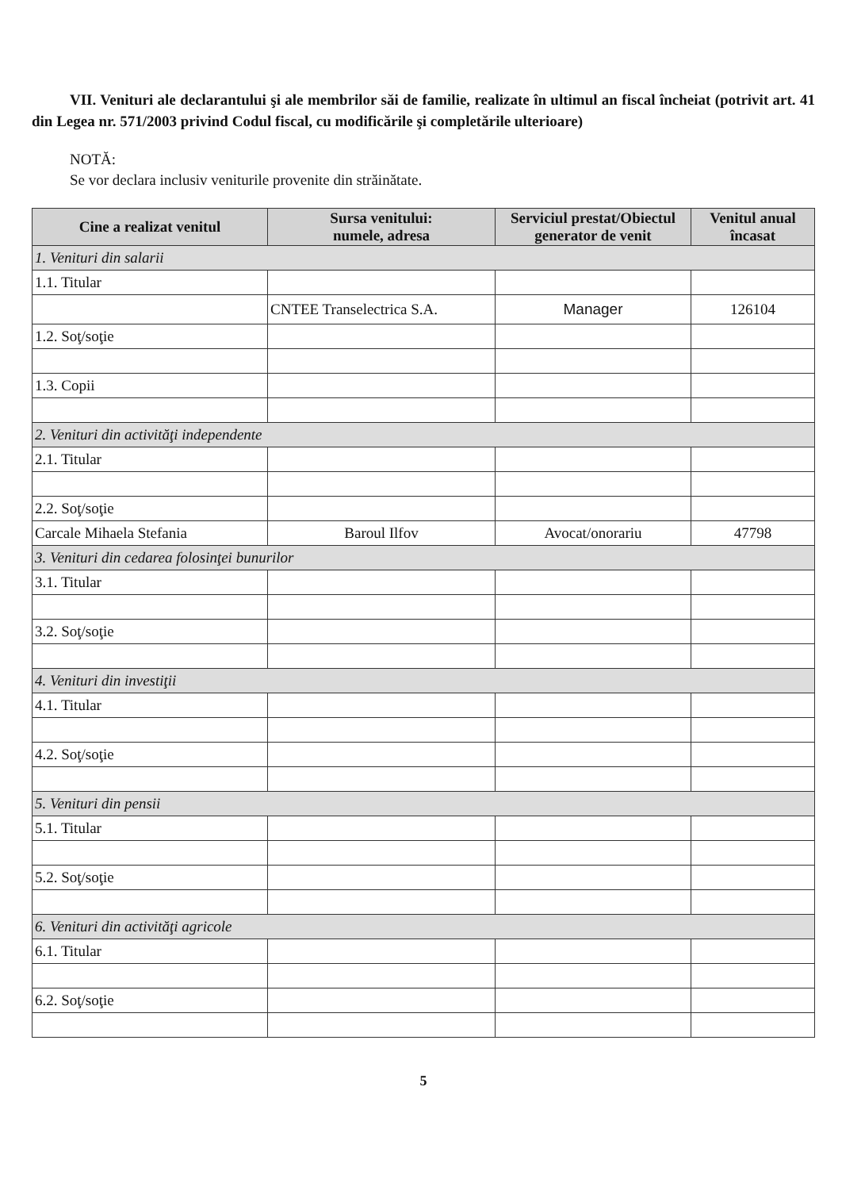VII. Venituri ale declarantului şi ale membrilor săi de familie, realizate în ultimul an fiscal încheiat (potrivit art. 41 din Legea nr. 571/2003 privind Codul fiscal, cu modificările şi completările ulterioare)
NOTĂ:
Se vor declara inclusiv veniturile provenite din străinătate.
| Cine a realizat venitul | Sursa venitului: numele, adresa | Serviciul prestat/Obiectul generator de venit | Venitul anual încasat |
| --- | --- | --- | --- |
| 1. Venituri din salarii | | | |
| 1.1. Titular | | | |
| | CNTEE Transelectrica S.A. | Manager | 126104 |
| 1.2. Soţ/soţie | | | |
| 1.3. Copii | | | |
| 2. Venituri din activităţi independente | | | |
| 2.1. Titular | | | |
| 2.2. Soţ/soţie | | | |
| Carcale Mihaela Stefania | Baroul Ilfov | Avocat/onorariu | 47798 |
| 3. Venituri din cedarea folosinţei bunurilor | | | |
| 3.1. Titular | | | |
| 3.2. Soţ/soţie | | | |
| 4. Venituri din investiţii | | | |
| 4.1. Titular | | | |
| 4.2. Soţ/soţie | | | |
| 5. Venituri din pensii | | | |
| 5.1. Titular | | | |
| 5.2. Soţ/soţie | | | |
| 6. Venituri din activităţi agricole | | | |
| 6.1. Titular | | | |
| 6.2. Soţ/soţie | | | |
5